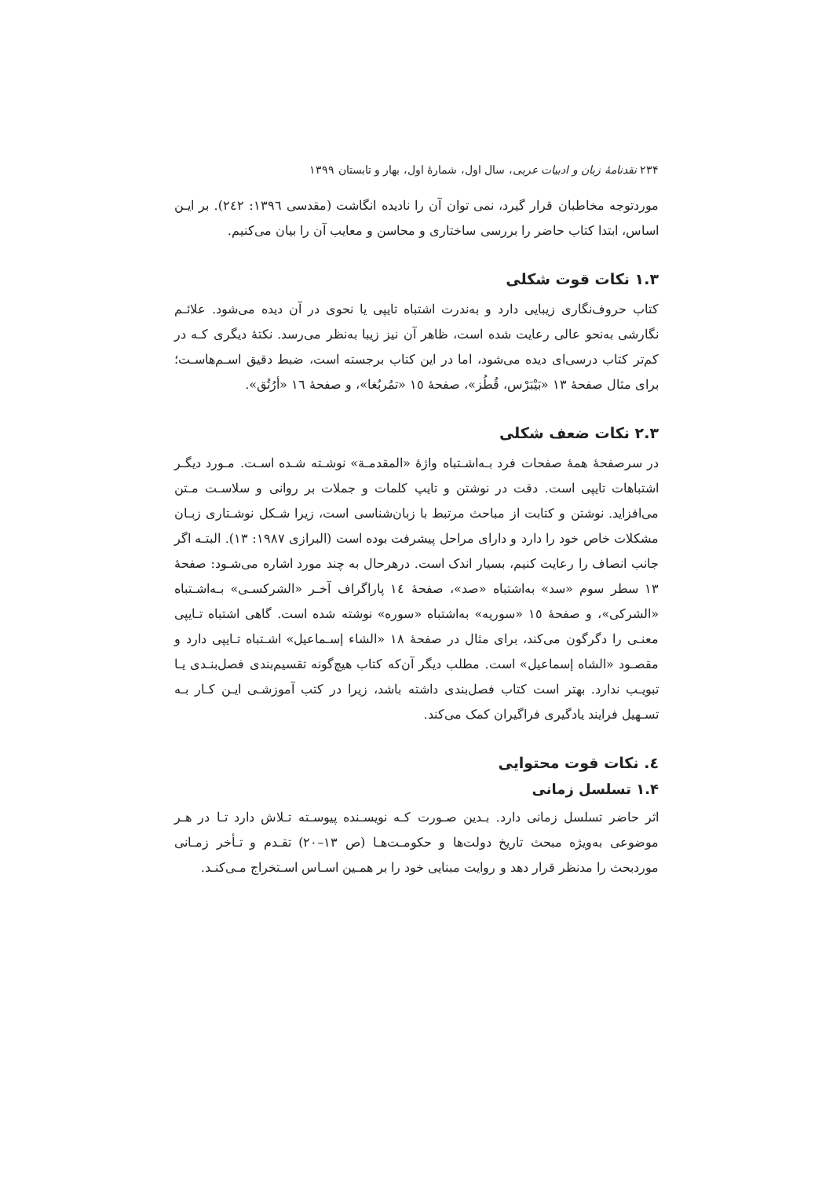۲۳۴ نقدنامهٔ زبان و ادبیات عربی، سال اول، شمارهٔ اول، بهار و تابستان ۱۳۹۹
موردتوجه مخاطبان قرار گیرد، نمی توان آن را نادیده انگاشت (مقدسی ١٣٩٦: ٢٤٢). بر ایـن اساس، ابتدا کتاب حاضر را بررسی ساختاری و محاسن و معایب آن را بیان می‌کنیم.
۱.۳ نکات قوت شکلی
کتاب حروف‌نگاری زیبایی دارد و به‌ندرت اشتباه تایپی یا نحوی در آن دیده می‌شود. علائـم نگارشی به‌نحو عالی رعایت شده است، ظاهر آن نیز زیبا به‌نظر می‌رسد. نکتهٔ دیگری کـه در کم‌تر کتاب درسی‌ای دیده می‌شود، اما در این کتاب برجسته است، ضبط دقیق اسـم‌هاسـت؛ برای مثال صفحهٔ ١٣ «بَیْبَرْس، قُطُز»، صفحهٔ ١٥ «تمُربُغا»، و صفحهٔ ١٦ «أرُتُق».
۲.۳ نکات ضعف شکلی
در سرصفحهٔ همهٔ صفحات فرد بـه‌اشـتباه واژهٔ «المقدمـة» نوشـته شـده اسـت. مـورد دیگـر اشتباهات تایپی است. دقت در نوشتن و تایپ کلمات و جملات بر روانی و سلاسـت مـتن می‌افزاید. نوشتن و کتابت از مباحث مرتبط با زبان‌شناسی است، زیرا شـکل نوشـتاری زبـان مشکلات خاص خود را دارد و دارای مراحل پیشرفت بوده است (البرازی ١٩٨٧: ١٣). البتـه اگر جانب انصاف را رعایت کنیم، بسیار اندک است. درهرحال به چند مورد اشاره می‌شـود: صفحهٔ ١٣ سطر سوم «سد» به‌اشتباه «صد»، صفحهٔ ١٤ پاراگراف آخـر «الشرکسـی» بـه‌اشـتباه «الشرکی»، و صفحهٔ ١٥ «سوریه» به‌اشتباه «سوره» نوشته شده است. گاهی اشتباه تـایپی معنـی را دگرگون می‌کند، برای مثال در صفحهٔ ١٨ «الشاء إسـماعیل» اشـتباه تـایپی دارد و مقصـود «الشاه إسماعیل» است. مطلب دیگر آن‌که کتاب هیچ‌گونه تقسیم‌بندی فصل‌بنـدی یـا تبویـب ندارد. بهتر است کتاب فصل‌بندی داشته باشد، زیرا در کتب آموزشـی ایـن کـار بـه تسـهیل فرایند یادگیری فراگیران کمک می‌کند.
٤. نکات قوت محتوایی
۱.۴ تسلسل زمانی
اثر حاضر تسلسل زمانی دارد. بـدین صـورت کـه نویسـنده پیوسـته تـلاش دارد تـا در هـر موضوعی به‌ویژه مبحث تاریخ دولت‌ها و حکومـت‌هـا (ص ١٣–٢٠) تقـدم و تـأخر زمـانی موردبحث را مدنظر قرار دهد و روایت مبنایی خود را بر همـین اسـاس اسـتخراج مـی‌کنـد.